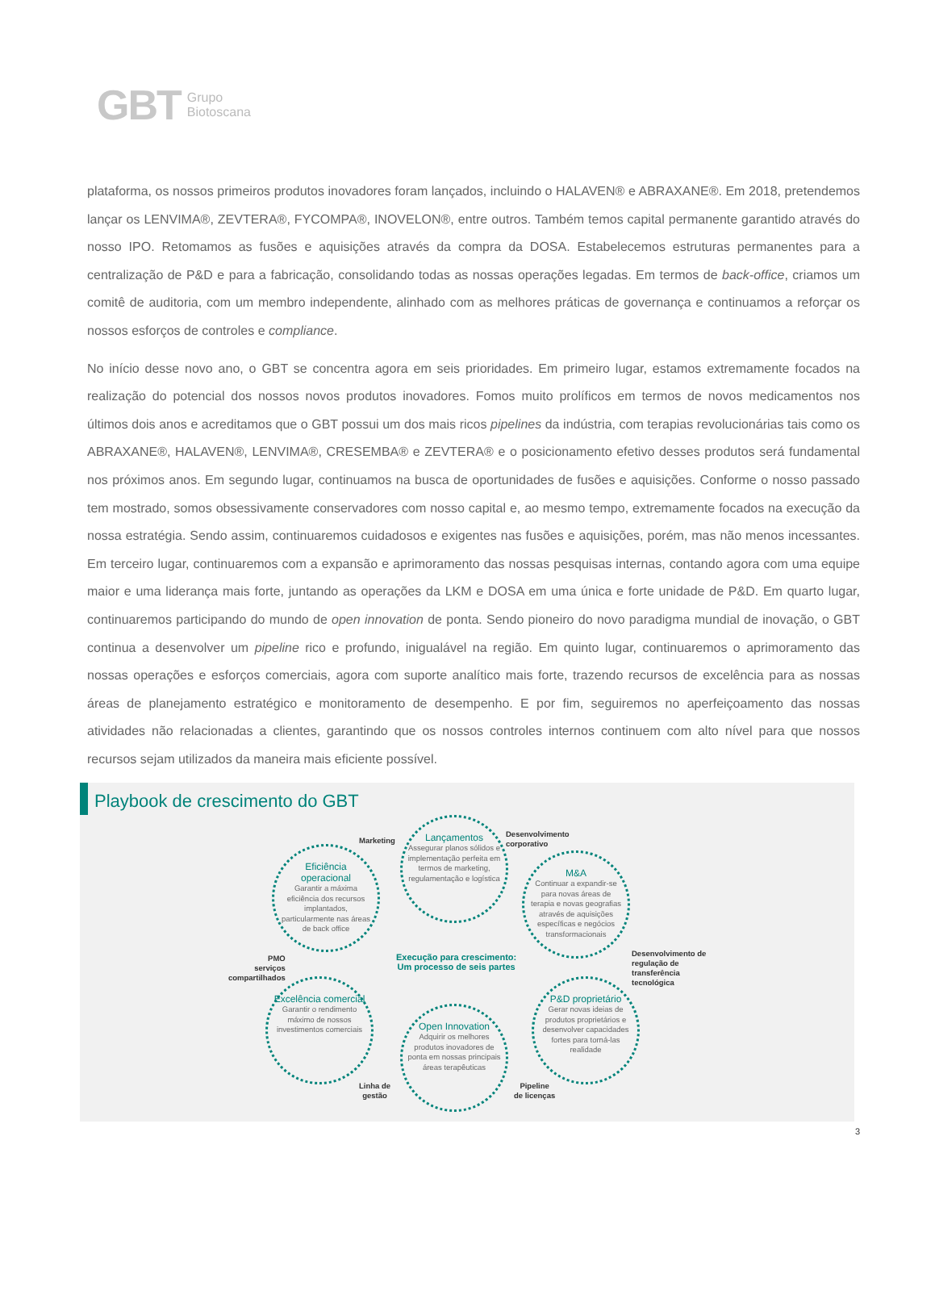GBT Grupo
Biotoscana
plataforma, os nossos primeiros produtos inovadores foram lançados, incluindo o HALAVEN® e ABRAXANE®. Em 2018, pretendemos lançar os LENVIMA®, ZEVTERA®, FYCOMPA®, INOVELON®, entre outros. Também temos capital permanente garantido através do nosso IPO. Retomamos as fusões e aquisições através da compra da DOSA. Estabelecemos estruturas permanentes para a centralização de P&D e para a fabricação, consolidando todas as nossas operações legadas. Em termos de back-office, criamos um comitê de auditoria, com um membro independente, alinhado com as melhores práticas de governança e continuamos a reforçar os nossos esforços de controles e compliance.
No início desse novo ano, o GBT se concentra agora em seis prioridades. Em primeiro lugar, estamos extremamente focados na realização do potencial dos nossos novos produtos inovadores. Fomos muito prolíficos em termos de novos medicamentos nos últimos dois anos e acreditamos que o GBT possui um dos mais ricos pipelines da indústria, com terapias revolucionárias tais como os ABRAXANE®, HALAVEN®, LENVIMA®, CRESEMBA® e ZEVTERA® e o posicionamento efetivo desses produtos será fundamental nos próximos anos. Em segundo lugar, continuamos na busca de oportunidades de fusões e aquisições. Conforme o nosso passado tem mostrado, somos obsessivamente conservadores com nosso capital e, ao mesmo tempo, extremamente focados na execução da nossa estratégia. Sendo assim, continuaremos cuidadosos e exigentes nas fusões e aquisições, porém, mas não menos incessantes. Em terceiro lugar, continuaremos com a expansão e aprimoramento das nossas pesquisas internas, contando agora com uma equipe maior e uma liderança mais forte, juntando as operações da LKM e DOSA em uma única e forte unidade de P&D. Em quarto lugar, continuaremos participando do mundo de open innovation de ponta. Sendo pioneiro do novo paradigma mundial de inovação, o GBT continua a desenvolver um pipeline rico e profundo, inigualável na região. Em quinto lugar, continuaremos o aprimoramento das nossas operações e esforços comerciais, agora com suporte analítico mais forte, trazendo recursos de excelência para as nossas áreas de planejamento estratégico e monitoramento de desempenho. E por fim, seguiremos no aperfeiçoamento das nossas atividades não relacionadas a clientes, garantindo que os nossos controles internos continuem com alto nível para que nossos recursos sejam utilizados da maneira mais eficiente possível.
Playbook de crescimento do GBT
Marketing
Lançamentos
Assegurar planos sólidos e implementação perfeita em termos de marketing, regulamentação e logística
Desenvolvimento
corporativo
Eficiência operacional
Garantir a máxima eficiência dos recursos implantados, particularmente nas áreas de back office
M&A
Continuar a expandir-se para novas áreas de terapia e novas geografias através de aquisições específicas e negócios transformacionais
PMO
serviços
compartilhados
Execução para crescimento:
Um processo de seis partes
Desenvolvimento de
regulação de
transferência
tecnológica
Excelência comercial
Garantir o rendimento máximo de nossos investimentos comerciais
Open Innovation
Adquirir os melhores produtos inovadores de ponta em nossas principais áreas terapêuticas
P&D proprietário
Gerar novas ideias de produtos proprietários e desenvolver capacidades fortes para torná-las realidade
Linha de
gestão
Pipeline
de licenças
3